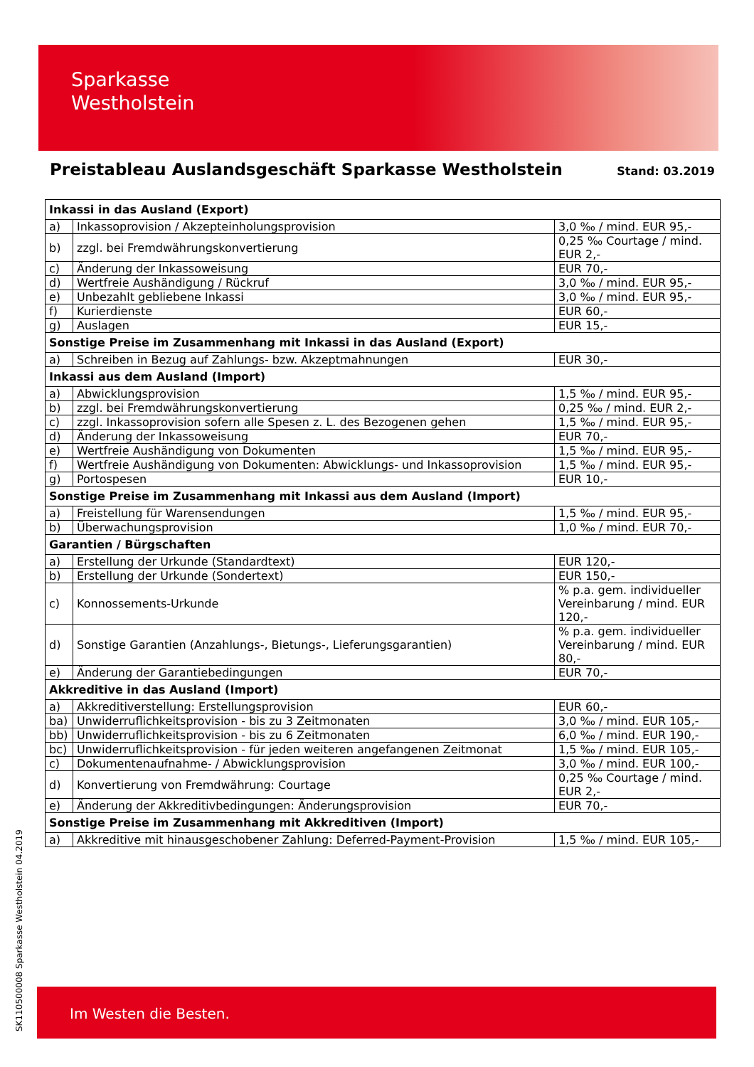Sparkasse
Westholstein
Preistableau Auslandsgeschäft Sparkasse Westholstein
Stand: 03.2019
| Inkassi in das Ausland (Export) | | |
| --- | --- | --- |
| a) | Inkassoprovision / Akzepteinholungsprovision | 3,0 ‰ / mind. EUR 95,- |
| b) | zzgl. bei Fremdwährungskonvertierung | 0,25 ‰ Courtage / mind. EUR 2,- |
| c) | Änderung der Inkassoweisung | EUR 70,- |
| d) | Wertfreie Aushändigung / Rückruf | 3,0 ‰ / mind. EUR 95,- |
| e) | Unbezahlt gebliebene Inkassi | 3,0 ‰ / mind. EUR 95,- |
| f) | Kurierdienste | EUR 60,- |
| g) | Auslagen | EUR 15,- |
| Sonstige Preise im Zusammenhang mit Inkassi in das Ausland (Export) | | |
| a) | Schreiben in Bezug auf Zahlungs- bzw. Akzeptmahnungen | EUR 30,- |
| Inkassi aus dem Ausland (Import) | | |
| a) | Abwicklungsprovision | 1,5 ‰ / mind. EUR 95,- |
| b) | zzgl. bei Fremdwährungskonvertierung | 0,25 ‰ / mind. EUR 2,- |
| c) | zzgl. Inkassoprovision sofern alle Spesen z. L. des Bezogenen gehen | 1,5 ‰ / mind. EUR 95,- |
| d) | Änderung der Inkassoweisung | EUR 70,- |
| e) | Wertfreie Aushändigung von Dokumenten | 1,5 ‰ / mind. EUR 95,- |
| f) | Wertfreie Aushändigung von Dokumenten: Abwicklungs- und Inkassoprovision | 1,5 ‰ / mind. EUR 95,- |
| g) | Portospesen | EUR 10,- |
| Sonstige Preise im Zusammenhang mit Inkassi aus dem Ausland (Import) | | |
| a) | Freistellung für Warensendungen | 1,5 ‰ / mind. EUR 95,- |
| b) | Überwachungsprovision | 1,0 ‰ / mind. EUR 70,- |
| Garantien / Bürgschaften | | |
| a) | Erstellung der Urkunde (Standardtext) | EUR 120,- |
| b) | Erstellung der Urkunde (Sondertext) | EUR 150,- |
| c) | Konnossements-Urkunde | % p.a. gem. individueller Vereinbarung / mind. EUR 120,- |
| d) | Sonstige Garantien (Anzahlungs-, Bietungs-, Lieferungsgarantien) | % p.a. gem. individueller Vereinbarung / mind. EUR 80,- |
| e) | Änderung der Garantiebedingungen | EUR 70,- |
| Akkreditive in das Ausland (Import) | | |
| a) | Akkreditiverstellung: Erstellungsprovision | EUR 60,- |
| ba) | Unwiderruflichkeitsprovision - bis zu 3 Zeitmonaten | 3,0 ‰ / mind. EUR 105,- |
| bb) | Unwiderruflichkeitsprovision - bis zu 6 Zeitmonaten | 6,0 ‰ / mind. EUR 190,- |
| bc) | Unwiderruflichkeitsprovision - für jeden weiteren angefangenen Zeitmonat | 1,5 ‰ / mind. EUR 105,- |
| c) | Dokumentenaufnahme- / Abwicklungsprovision | 3,0 ‰ / mind. EUR 100,- |
| d) | Konvertierung von Fremdwährung: Courtage | 0,25 ‰ Courtage / mind. EUR 2,- |
| e) | Änderung der Akkreditivbedingungen: Änderungsprovision | EUR 70,- |
| Sonstige Preise im Zusammenhang mit Akkreditiven (Import) | | |
| a) | Akkreditive mit hinausgeschobener Zahlung: Deferred-Payment-Provision | 1,5 ‰ / mind. EUR 105,- |
SK110500008 Sparkasse Westholstein 04.2019
Im Westen die Besten.